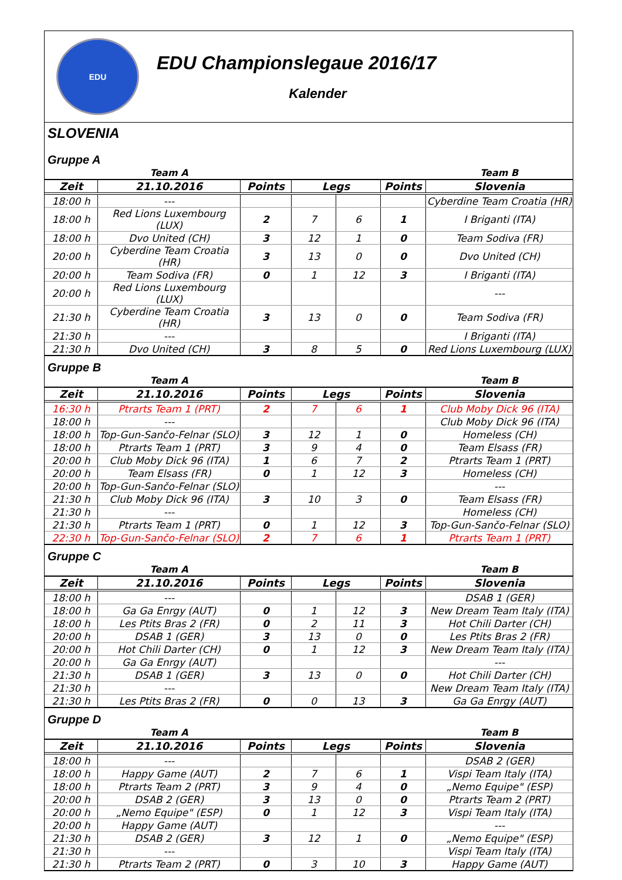EDU
EDU Championslegaue 2016/17
Kalender
SLOVENIA
Gruppe A
| | Team A | | | | | Team B |
| --- | --- | --- | --- | --- | --- | --- |
| Zeit | 21.10.2016 | Points | Legs | | Points | Slovenia |
| 18:00 h | --- | | | | | Cyberdine Team Croatia (HR) |
| 18:00 h | Red Lions Luxembourg (LUX) | 2 | 7 | 6 | 1 | I Briganti (ITA) |
| 18:00 h | Dvo United (CH) | 3 | 12 | 1 | 0 | Team Sodiva (FR) |
| 20:00 h | Cyberdine Team Croatia (HR) | 3 | 13 | 0 | 0 | Dvo United (CH) |
| 20:00 h | Team Sodiva (FR) | 0 | 1 | 12 | 3 | I Briganti (ITA) |
| 20:00 h | Red Lions Luxembourg (LUX) | | | | | --- |
| 21:30 h | Cyberdine Team Croatia (HR) | 3 | 13 | 0 | 0 | Team Sodiva (FR) |
| 21:30 h | --- | | | | | I Briganti (ITA) |
| 21:30 h | Dvo United (CH) | 3 | 8 | 5 | 0 | Red Lions Luxembourg (LUX) |
Gruppe B
| | Team A | | | | | Team B |
| --- | --- | --- | --- | --- | --- | --- |
| Zeit | 21.10.2016 | Points | Legs | | Points | Slovenia |
| 16:30 h | Ptrarts Team 1 (PRT) | 2 | 7 | 6 | 1 | Club Moby Dick 96 (ITA) |
| 18:00 h | --- | | | | | Club Moby Dick 96 (ITA) |
| 18:00 h | Top-Gun-Sančo-Felnar (SLO) | 3 | 12 | 1 | 0 | Homeless (CH) |
| 18:00 h | Ptrarts Team 1 (PRT) | 3 | 9 | 4 | 0 | Team Elsass (FR) |
| 20:00 h | Club Moby Dick 96 (ITA) | 1 | 6 | 7 | 2 | Ptrarts Team 1 (PRT) |
| 20:00 h | Team Elsass (FR) | 0 | 1 | 12 | 3 | Homeless (CH) |
| 20:00 h | Top-Gun-Sančo-Felnar (SLO) | | | | | --- |
| 21:30 h | Club Moby Dick 96 (ITA) | 3 | 10 | 3 | 0 | Team Elsass (FR) |
| 21:30 h | --- | | | | | Homeless (CH) |
| 21:30 h | Ptrarts Team 1 (PRT) | 0 | 1 | 12 | 3 | Top-Gun-Sančo-Felnar (SLO) |
| 22:30 h | Top-Gun-Sančo-Felnar (SLO) | 2 | 7 | 6 | 1 | Ptrarts Team 1 (PRT) |
Gruppe C
| | Team A | | | | | Team B |
| --- | --- | --- | --- | --- | --- | --- |
| Zeit | 21.10.2016 | Points | Legs | | Points | Slovenia |
| 18:00 h | --- | | | | | DSAB 1 (GER) |
| 18:00 h | Ga Ga Enrgy (AUT) | 0 | 1 | 12 | 3 | New Dream Team Italy (ITA) |
| 18:00 h | Les Ptits Bras 2 (FR) | 0 | 2 | 11 | 3 | Hot Chili Darter (CH) |
| 20:00 h | DSAB 1 (GER) | 3 | 13 | 0 | 0 | Les Ptits Bras 2 (FR) |
| 20:00 h | Hot Chili Darter (CH) | 0 | 1 | 12 | 3 | New Dream Team Italy (ITA) |
| 20:00 h | Ga Ga Enrgy (AUT) | | | | | --- |
| 21:30 h | DSAB 1 (GER) | 3 | 13 | 0 | 0 | Hot Chili Darter (CH) |
| 21:30 h | --- | | | | | New Dream Team Italy (ITA) |
| 21:30 h | Les Ptits Bras 2 (FR) | 0 | 0 | 13 | 3 | Ga Ga Enrgy (AUT) |
Gruppe D
| | Team A | | | | | Team B |
| --- | --- | --- | --- | --- | --- | --- |
| Zeit | 21.10.2016 | Points | Legs | | Points | Slovenia |
| 18:00 h | --- | | | | | DSAB 2 (GER) |
| 18:00 h | Happy Game (AUT) | 2 | 7 | 6 | 1 | Vispi Team Italy (ITA) |
| 18:00 h | Ptrarts Team 2 (PRT) | 3 | 9 | 4 | 0 | „Nemo Equipe" (ESP) |
| 20:00 h | DSAB 2 (GER) | 3 | 13 | 0 | 0 | Ptrarts Team 2 (PRT) |
| 20:00 h | „Nemo Equipe" (ESP) | 0 | 1 | 12 | 3 | Vispi Team Italy (ITA) |
| 20:00 h | Happy Game (AUT) | | | | | --- |
| 21:30 h | DSAB 2 (GER) | 3 | 12 | 1 | 0 | „Nemo Equipe" (ESP) |
| 21:30 h | --- | | | | | Vispi Team Italy (ITA) |
| 21:30 h | Ptrarts Team 2 (PRT) | 0 | 3 | 10 | 3 | Happy Game (AUT) |